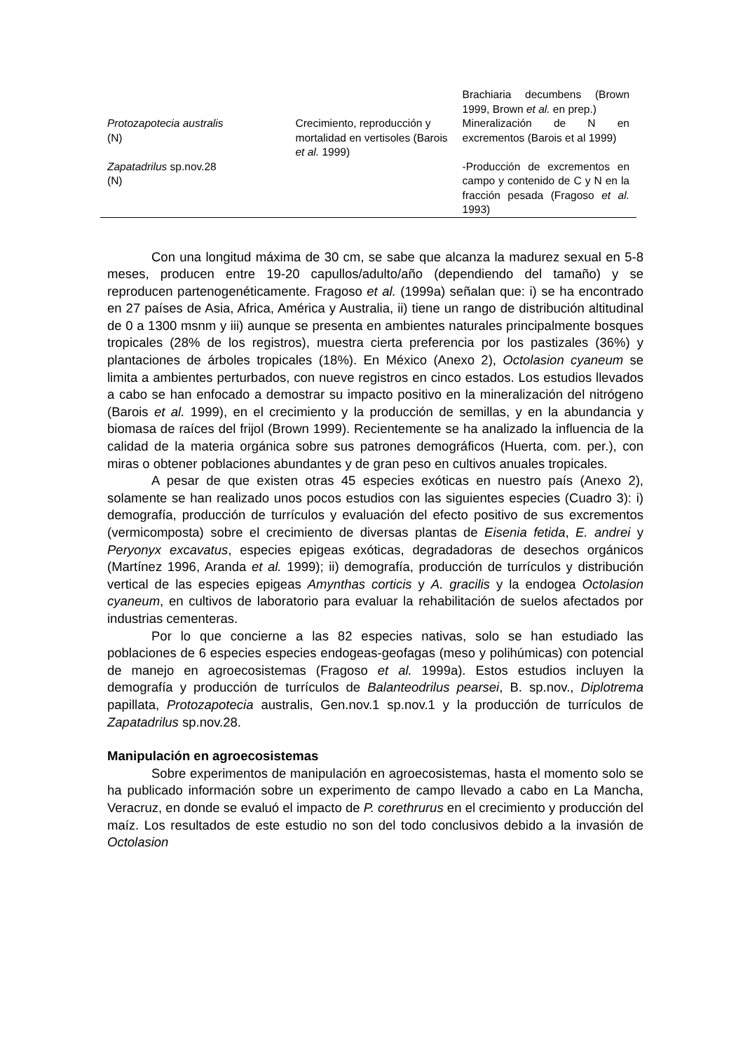| | | Brachiaria decumbens (Brown 1999, Brown et al. en prep.) |
| Protozapotecia australis (N) | Crecimiento, reproducción y mortalidad en vertisoles (Barois et al. 1999) | Mineralización de N en excrementos (Barois et al 1999) |
| Zapatadrilus sp.nov.28 (N) | | -Producción de excrementos en campo y contenido de C y N en la fracción pesada (Fragoso et al. 1993) |
Con una longitud máxima de 30 cm, se sabe que alcanza la madurez sexual en 5-8 meses, producen entre 19-20 capullos/adulto/año (dependiendo del tamaño) y se reproducen partenogenéticamente. Fragoso et al. (1999a) señalan que: i) se ha encontrado en 27 países de Asia, Africa, América y Australia, ii) tiene un rango de distribución altitudinal de 0 a 1300 msnm y iii) aunque se presenta en ambientes naturales principalmente bosques tropicales (28% de los registros), muestra cierta preferencia por los pastizales (36%) y plantaciones de árboles tropicales (18%). En México (Anexo 2), Octolasion cyaneum se limita a ambientes perturbados, con nueve registros en cinco estados. Los estudios llevados a cabo se han enfocado a demostrar su impacto positivo en la mineralización del nitrógeno (Barois et al. 1999), en el crecimiento y la producción de semillas, y en la abundancia y biomasa de raíces del frijol (Brown 1999). Recientemente se ha analizado la influencia de la calidad de la materia orgánica sobre sus patrones demográficos (Huerta, com. per.), con miras o obtener poblaciones abundantes y de gran peso en cultivos anuales tropicales.
A pesar de que existen otras 45 especies exóticas en nuestro país (Anexo 2), solamente se han realizado unos pocos estudios con las siguientes especies (Cuadro 3): i) demografía, producción de turrículos y evaluación del efecto positivo de sus excrementos (vermicomposta) sobre el crecimiento de diversas plantas de Eisenia fetida, E. andrei y Peryonyx excavatus, especies epigeas exóticas, degradadoras de desechos orgánicos (Martínez 1996, Aranda et al. 1999); ii) demografía, producción de turrículos y distribución vertical de las especies epigeas Amynthas corticis y A. gracilis y la endogea Octolasion cyaneum, en cultivos de laboratorio para evaluar la rehabilitación de suelos afectados por industrias cementeras.
Por lo que concierne a las 82 especies nativas, solo se han estudiado las poblaciones de 6 especies especies endogeas-geofagas (meso y polihúmicas) con potencial de manejo en agroecosistemas (Fragoso et al. 1999a). Estos estudios incluyen la demografía y producción de turrículos de Balanteodrilus pearsei, B. sp.nov., Diplotrema papillata, Protozapotecia australis, Gen.nov.1 sp.nov.1 y la producción de turrículos de Zapatadrilus sp.nov.28.
Manipulación en agroecosistemas
Sobre experimentos de manipulación en agroecosistemas, hasta el momento solo se ha publicado información sobre un experimento de campo llevado a cabo en La Mancha, Veracruz, en donde se evaluó el impacto de P. corethrurus en el crecimiento y producción del maíz. Los resultados de este estudio no son del todo conclusivos debido a la invasión de Octolasion